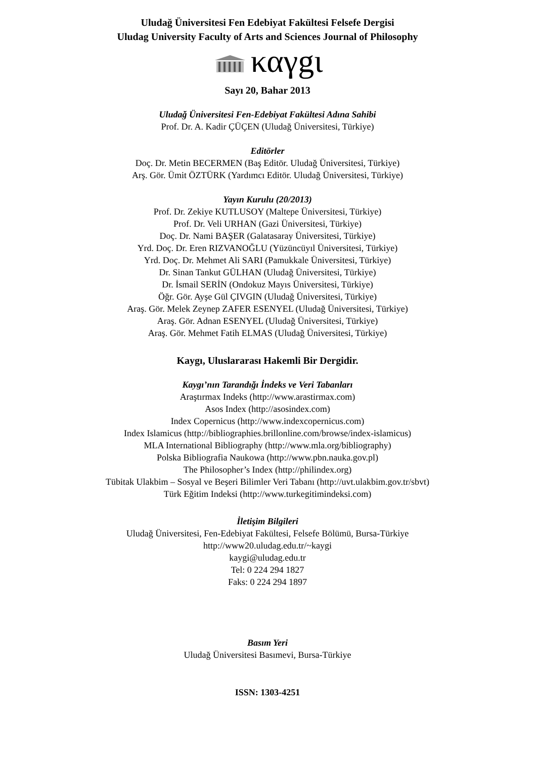Uludağ Üniversitesi Fen Edebiyat Fakültesi Felsefe Dergisi
Uludag University Faculty of Arts and Sciences Journal of Philosophy
καγgι
Sayı 20, Bahar 2013
Uludağ Üniversitesi Fen-Edebiyat Fakültesi Adına Sahibi
Prof. Dr. A. Kadir ÇÜÇEN (Uludağ Üniversitesi, Türkiye)
Editörler
Doç. Dr. Metin BECERMEN (Baş Editör. Uludağ Üniversitesi, Türkiye)
Arş. Gör. Ümit ÖZTÜRK (Yardımcı Editör. Uludağ Üniversitesi, Türkiye)
Yayın Kurulu (20/2013)
Prof. Dr. Zekiye KUTLUSOY (Maltepe Üniversitesi, Türkiye)
Prof. Dr. Veli URHAN (Gazi Üniversitesi, Türkiye)
Doç. Dr. Nami BAŞER (Galatasaray Üniversitesi, Türkiye)
Yrd. Doç. Dr. Eren RIZVANOĞLU (Yüzüncüyıl Üniversitesi, Türkiye)
Yrd. Doç. Dr. Mehmet Ali SARI (Pamukkale Üniversitesi, Türkiye)
Dr. Sinan Tankut GÜLHAN (Uludağ Üniversitesi, Türkiye)
Dr. İsmail SERİN (Ondokuz Mayıs Üniversitesi, Türkiye)
Öğr. Gör. Ayşe Gül ÇIVGIN (Uludağ Üniversitesi, Türkiye)
Araş. Gör. Melek Zeynep ZAFER ESENYEL (Uludağ Üniversitesi, Türkiye)
Araş. Gör. Adnan ESENYEL (Uludağ Üniversitesi, Türkiye)
Araş. Gör. Mehmet Fatih ELMAS (Uludağ Üniversitesi, Türkiye)
Kaygı, Uluslararası Hakemli Bir Dergidir.
Kaygı’nın Tarandığı İndeks ve Veri Tabanları
Araştırmax Indeks (http://www.arastirmax.com)
Asos Index (http://asosindex.com)
Index Copernicus (http://www.indexcopernicus.com)
Index Islamicus (http://bibliographies.brillonline.com/browse/index-islamicus)
MLA International Bibliography (http://www.mla.org/bibliography)
Polska Bibliografia Naukowa (http://www.pbn.nauka.gov.pl)
The Philosopher’s Index (http://philindex.org)
Tübitak Ulakbim – Sosyal ve Beşeri Bilimler Veri Tabanı (http://uvt.ulakbim.gov.tr/sbvt)
Türk Eğitim Indeksi (http://www.turkegitimindeksi.com)
İletişim Bilgileri
Uludağ Üniversitesi, Fen-Edebiyat Fakültesi, Felsefe Bölümü, Bursa-Türkiye
http://www20.uludag.edu.tr/~kaygi
kaygi@uludag.edu.tr
Tel: 0 224 294 1827
Faks: 0 224 294 1897
Basım Yeri
Uludağ Üniversitesi Basımevi, Bursa-Türkiye
ISSN: 1303-4251